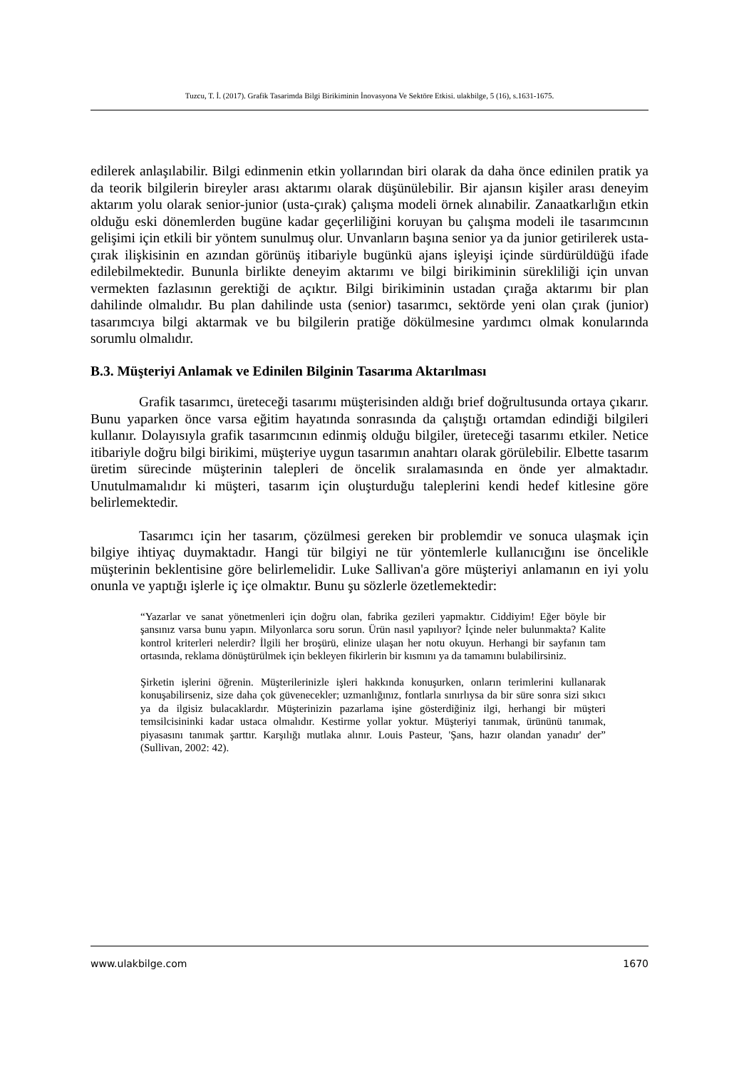Tuzcu, T. İ. (2017). Grafik Tasarimda Bilgi Birikiminin İnovasyona Ve Sektöre Etkisi. ulakbilge, 5 (16), s.1631-1675.
edilerek anlaşılabilir. Bilgi edinmenin etkin yollarından biri olarak da daha önce edinilen pratik ya da teorik bilgilerin bireyler arası aktarımı olarak düşünülebilir. Bir ajansın kişiler arası deneyim aktarım yolu olarak senior-junior (usta-çırak) çalışma modeli örnek alınabilir. Zanaatkarlığın etkin olduğu eski dönemlerden bugüne kadar geçerliliğini koruyan bu çalışma modeli ile tasarımcının gelişimi için etkili bir yöntem sunulmuş olur. Unvanların başına senior ya da junior getirilerek usta-çırak ilişkisinin en azından görünüş itibariyle bugünkü ajans işleyişi içinde sürdürüldüğü ifade edilebilmektedir. Bununla birlikte deneyim aktarımı ve bilgi birikiminin sürekliliği için unvan vermekten fazlasının gerektiği de açıktır. Bilgi birikiminin ustadan çırağa aktarımı bir plan dahilinde olmalıdır. Bu plan dahilinde usta (senior) tasarımcı, sektörde yeni olan çırak (junior) tasarımcıya bilgi aktarmak ve bu bilgilerin pratiğe dökülmesine yardımcı olmak konularında sorumlu olmalıdır.
B.3. Müşteriyi Anlamak ve Edinilen Bilginin Tasarıma Aktarılması
Grafik tasarımcı, üreteceği tasarımı müşterisinden aldığı brief doğrultusunda ortaya çıkarır. Bunu yaparken önce varsa eğitim hayatında sonrasında da çalıştığı ortamdan edindiği bilgileri kullanır. Dolayısıyla grafik tasarımcının edinmiş olduğu bilgiler, üreteceği tasarımı etkiler. Netice itibariyle doğru bilgi birikimi, müşteriye uygun tasarımın anahtarı olarak görülebilir. Elbette tasarım üretim sürecinde müşterinin talepleri de öncelik sıralamasında en önde yer almaktadır. Unutulmamalıdır ki müşteri, tasarım için oluşturduğu taleplerini kendi hedef kitlesine göre belirlemektedir.
Tasarımcı için her tasarım, çözülmesi gereken bir problemdir ve sonuca ulaşmak için bilgiye ihtiyaç duymaktadır. Hangi tür bilgiyi ne tür yöntemlerle kullanıcığını ise öncelikle müşterinin beklentisine göre belirlemelidir. Luke Sallivan'a göre müşteriyi anlamanın en iyi yolu onunla ve yaptığı işlerle iç içe olmaktır. Bunu şu sözlerle özetlemektedir:
“Yazarlar ve sanat yönetmenleri için doğru olan, fabrika gezileri yapmaktır. Ciddiyim! Eğer böyle bir şansınız varsa bunu yapın. Milyonlarca soru sorun. Ürün nasıl yapılıyor? İçinde neler bulunmakta? Kalite kontrol kriterleri nelerdir? İlgili her broşürü, elinize ulaşan her notu okuyun. Herhangi bir sayfanın tam ortasında, reklama dönüştürülmek için bekleyen fikirlerin bir kısmını ya da tamamını bulabilirsiniz.
Şirketin işlerini öğrenin. Müşterilerinizle işleri hakkında konuşurken, onların terimlerini kullanarak konuşabilirseniz, size daha çok güvenecekler; uzmanlığınız, fontlarla sınırlıysa da bir süre sonra sizi sıkıcı ya da ilgisiz bulacaklardır. Müşterinizin pazarlama işine gösterdiğiniz ilgi, herhangi bir müşteri temsilcisininki kadar ustaca olmalıdır. Kestirme yollar yoktur. Müşteriyi tanımak, ürününü tanımak, piyasasını tanımak şarttır. Karşılığı mutlaka alınır. Louis Pasteur, 'Şans, hazır olandan yanadır' der” (Sullivan, 2002: 42).
www.ulakbilge.com 1670